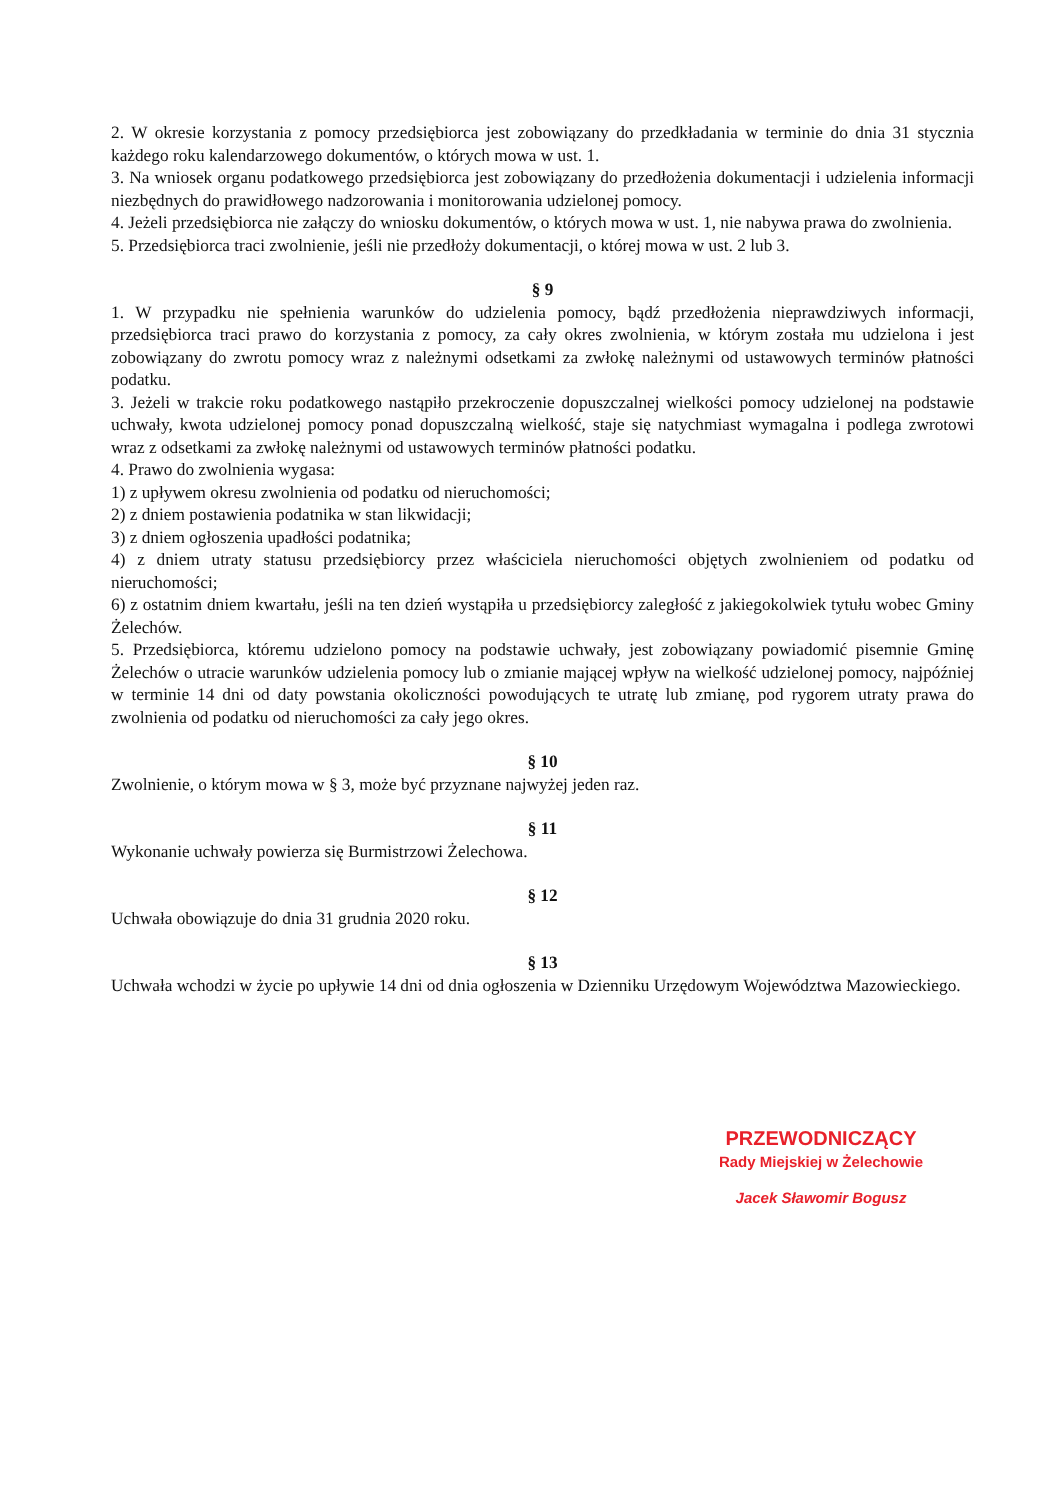2. W okresie korzystania z pomocy przedsiębiorca jest zobowiązany do przedkładania w terminie do dnia 31 stycznia każdego roku kalendarzowego dokumentów, o których mowa w ust. 1.
3. Na wniosek organu podatkowego przedsiębiorca jest zobowiązany do przedłożenia dokumentacji i udzielenia informacji niezbędnych do prawidłowego nadzorowania i monitorowania udzielonej pomocy.
4. Jeżeli przedsiębiorca nie załączy do wniosku dokumentów, o których mowa w ust. 1, nie nabywa prawa do zwolnienia.
5. Przedsiębiorca traci zwolnienie, jeśli nie przedłoży dokumentacji, o której mowa w ust. 2 lub 3.
§ 9
1. W przypadku nie spełnienia warunków do udzielenia pomocy, bądź przedłożenia nieprawdziwych informacji, przedsiębiorca traci prawo do korzystania z pomocy, za cały okres zwolnienia, w którym została mu udzielona i jest zobowiązany do zwrotu pomocy wraz z należnymi odsetkami za zwłokę należnymi od ustawowych terminów płatności podatku.
3. Jeżeli w trakcie roku podatkowego nastąpiło przekroczenie dopuszczalnej wielkości pomocy udzielonej na podstawie uchwały, kwota udzielonej pomocy ponad dopuszczalną wielkość, staje się natychmiast wymagalna i podlega zwrotowi wraz z odsetkami za zwłokę należnymi od ustawowych terminów płatności podatku.
4. Prawo do zwolnienia wygasa:
1) z upływem okresu zwolnienia od podatku od nieruchomości;
2) z dniem postawienia podatnika w stan likwidacji;
3) z dniem ogłoszenia upadłości podatnika;
4) z dniem utraty statusu przedsiębiorcy przez właściciela nieruchomości objętych zwolnieniem od podatku od nieruchomości;
6) z ostatnim dniem kwartału, jeśli na ten dzień wystąpiła u przedsiębiorcy zaległość z jakiegokolwiek tytułu wobec Gminy Żelechów.
5. Przedsiębiorca, któremu udzielono pomocy na podstawie uchwały, jest zobowiązany powiadomić pisemnie Gminę Żelechów o utracie warunków udzielenia pomocy lub o zmianie mającej wpływ na wielkość udzielonej pomocy, najpóźniej w terminie 14 dni od daty powstania okoliczności powodujących te utratę lub zmianę, pod rygorem utraty prawa do zwolnienia od podatku od nieruchomości za cały jego okres.
§ 10
Zwolnienie, o którym mowa w § 3, może być przyznane najwyżej jeden raz.
§ 11
Wykonanie uchwały powierza się Burmistrzowi Żelechowa.
§ 12
Uchwała obowiązuje do dnia 31 grudnia 2020 roku.
§ 13
Uchwała wchodzi w życie po upływie 14 dni od dnia ogłoszenia w Dzienniku Urzędowym Województwa Mazowieckiego.
PRZEWODNICZĄCY
Rady Miejskiej w Żelechowie
Jacek Sławomir Bogusz